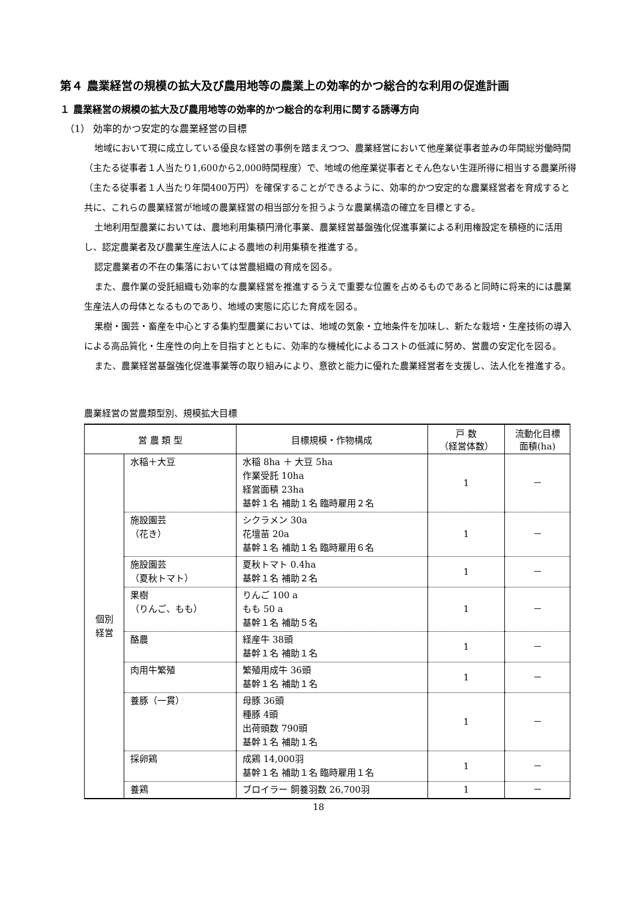第４ 農業経営の規模の拡大及び農用地等の農業上の効率的かつ総合的な利用の促進計画
１ 農業経営の規模の拡大及び農用地等の効率的かつ総合的な利用に関する誘導方向
（1） 効率的かつ安定的な農業経営の目標
地域において現に成立している優良な経営の事例を踏まえつつ、農業経営において他産業従事者並みの年間総労働時間（主たる従事者１人当たり1,600から2,000時間程度）で、地域の他産業従事者とそん色ない生涯所得に相当する農業所得（主たる従事者１人当たり年間400万円）を確保することができるように、効率的かつ安定的な農業経営者を育成すると共に、これらの農業経営が地域の農業経営の相当部分を担うような農業構造の確立を目標とする。
土地利用型農業においては、農地利用集積円滑化事業、農業経営基盤強化促進事業による利用権設定を積極的に活用し、認定農業者及び農業生産法人による農地の利用集積を推進する。
認定農業者の不在の集落においては営農組織の育成を図る。
また、農作業の受託組織も効率的な農業経営を推進するうえで重要な位置を占めるものであると同時に将来的には農業生産法人の母体となるものであり、地域の実態に応じた育成を図る。
果樹・園芸・畜産を中心とする集約型農業においては、地域の気象・立地条件を加味し、新たな栽培・生産技術の導入による高品質化・生産性の向上を目指すとともに、効率的な機械化によるコストの低減に努め、営農の安定化を図る。
また、農業経営基盤強化促進事業等の取り組みにより、意欲と能力に優れた農業経営者を支援し、法人化を推進する。
農業経営の営農類型別、規模拡大目標
| 営 農 類 型 | | 目標規模・作物構成 | 戸 数 （経営体数） | 流動化目標 面積(ha) |
| --- | --- | --- | --- | --- |
| 個別 経営 | 水稲＋大豆 | 水稲 8ha ＋ 大豆 5ha 作業受託 10ha 経営面積 23ha 基幹１名 補助１名 臨時雇用２名 | 1 | － |
| | 施設園芸 （花き） | シクラメン 30a 花壇苗 20a 基幹１名 補助１名 臨時雇用６名 | 1 | － |
| | 施設園芸 （夏秋トマト） | 夏秋トマト 0.4ha 基幹１名 補助２名 | 1 | － |
| | 果樹 （りんご、もも） | りんご 100 a もも 50 a 基幹１名 補助５名 | 1 | － |
| | 酪農 | 経産牛 38頭 基幹１名 補助１名 | 1 | － |
| | 肉用牛繁殖 | 繁殖用成牛 36頭 基幹１名 補助１名 | 1 | － |
| | 養豚（一貫） | 母豚 36頭 種豚 4頭 出荷頭数 790頭 基幹１名 補助１名 | 1 | － |
| | 採卵鶏 | 成鶏 14,000羽 基幹１名 補助１名 臨時雇用１名 | 1 | － |
| | 養鶏 | ブロイラー 飼養羽数 26,700羽 | 1 | － |
18